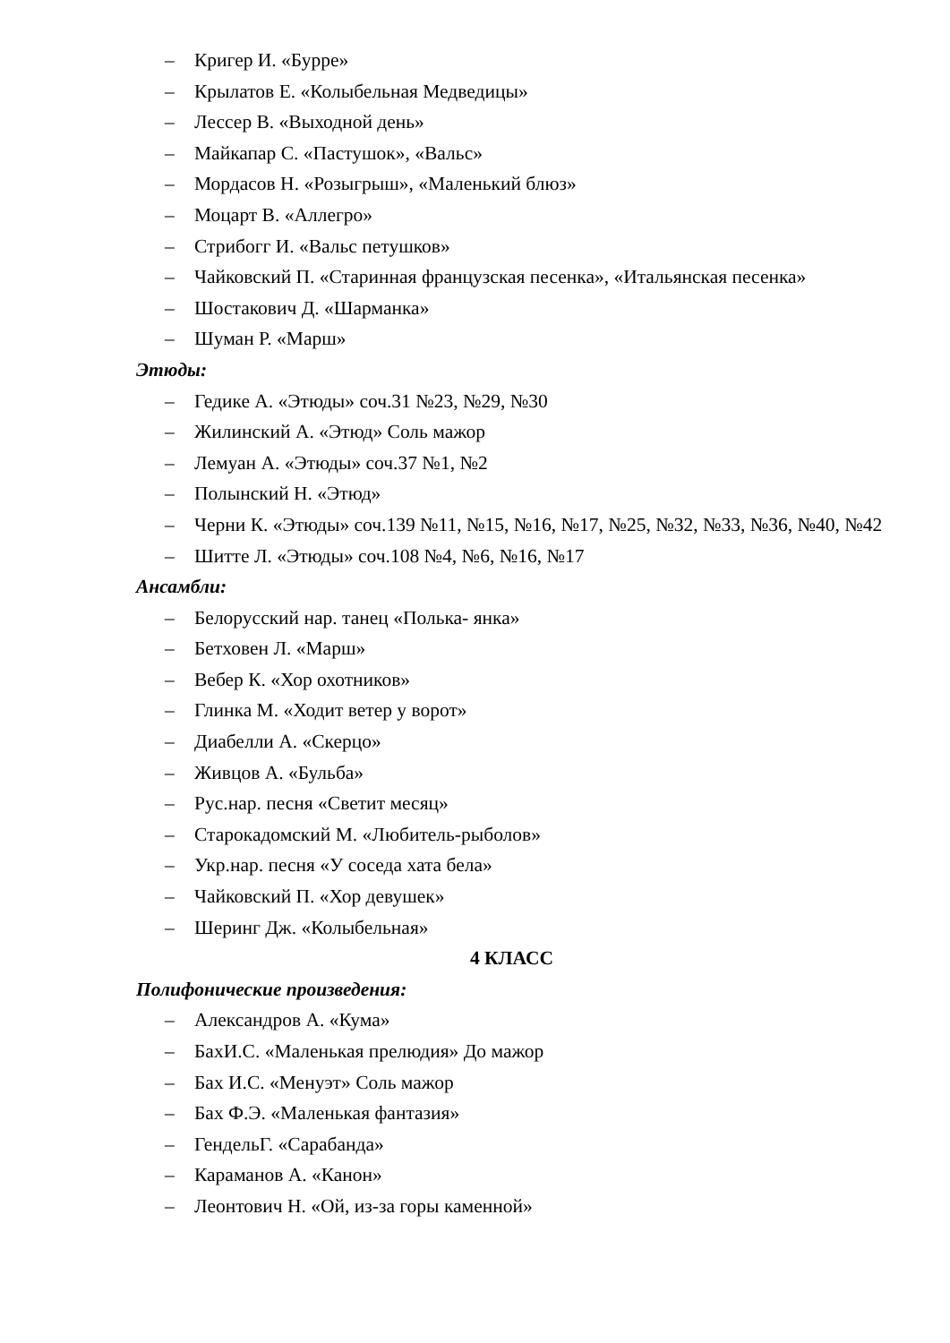– Кригер И. «Бурре»
– Крылатов Е. «Колыбельная Медведицы»
– Лессер В. «Выходной день»
– Майкапар С. «Пастушок», «Вальс»
– Мордасов Н. «Розыгрыш», «Маленький блюз»
– Моцарт В. «Аллегро»
– Стрибогг И. «Вальс петушков»
– Чайковский П. «Старинная французская песенка», «Итальянская песенка»
– Шостакович Д. «Шарманка»
– Шуман Р. «Марш»
Этюды:
– Гедике А. «Этюды» соч.31 №23, №29, №30
– Жилинский А. «Этюд» Соль мажор
– Лемуан А. «Этюды» соч.37 №1, №2
– Полынский Н. «Этюд»
– Черни К. «Этюды» соч.139 №11, №15, №16, №17, №25, №32, №33, №36, №40, №42
– Шитте Л. «Этюды» соч.108 №4, №6, №16, №17
Ансамбли:
– Белорусский нар. танец «Полька- янка»
– Бетховен Л. «Марш»
– Вебер К. «Хор охотников»
– Глинка М. «Ходит ветер у ворот»
– Диабелли А. «Скерцо»
– Живцов А. «Бульба»
– Рус.нар. песня «Светит месяц»
– Старокадомский М. «Любитель-рыболов»
– Укр.нар. песня «У соседа хата бела»
– Чайковский П. «Хор девушек»
– Шеринг Дж. «Колыбельная»
4 КЛАСС
Полифонические произведения:
– Александров А. «Кума»
– БахИ.С. «Маленькая прелюдия» До мажор
– Бах И.С. «Менуэт» Соль мажор
– Бах Ф.Э. «Маленькая фантазия»
– ГендельГ. «Сарабанда»
– Караманов А. «Канон»
– Леонтович Н. «Ой, из-за горы каменной»